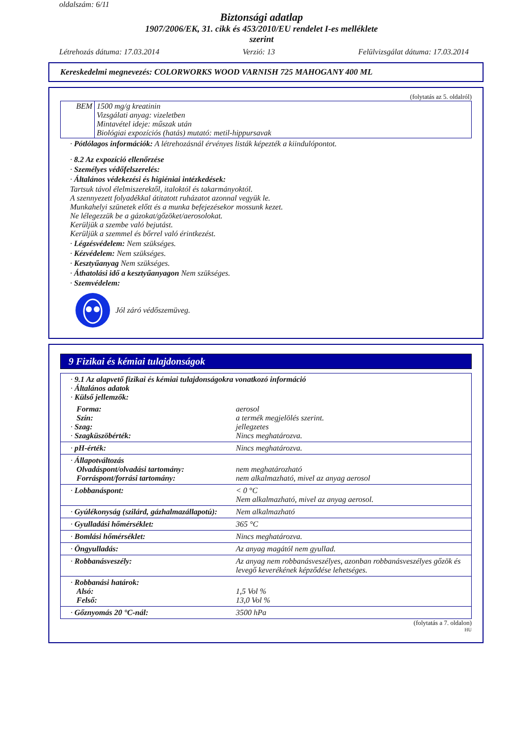oldalszám: 6/11
Biztonsági adatlap
1907/2006/EK, 31. cikk és 453/2010/EU rendelet I-es melléklete
szerint
Létrehozás dátuma: 17.03.2014 Verzió: 13 Felülvizsgálat dátuma: 17.03.2014
Kereskedelmi megnevezés: COLORWORKS WOOD VARNISH 725 MAHOGANY 400 ML
(folytatás az 5. oldalról)
| BEM | 1500 mg/g kreatinin Vizsgálati anyag: vizeletben Mintavétel ideje: műszak után Biológiai expozíciós (hatás) mutató: metil-hippursavak |
· Pótlólagos információk: A létrehozásnál érvényes listák képezték a kiindulópontot.
· 8.2 Az expozíció ellenőrzése
· Személyes védőfelszerelés:
· Általános védekezési és higiéniai intézkedések:
Tartsuk távol élelmiszerektől, italoktól és takarmányoktól.
A szennyezett folyadékkal átitatott ruházatot azonnal vegyük le.
Munkahelyi szünetek előtt és a munka befejezésekor mossunk kezet.
Ne lélegezzük be a gázokat/gőzöket/aerosolokat.
Kerüljük a szembe való bejutást.
Kerüljük a szemmel és bőrrel való érintkezést.
· Légzésvédelem: Nem szükséges.
· Kézvédelem: Nem szükséges.
· Kesztyűanyag Nem szükséges.
· Áthatolási idő a kesztyűanyagon Nem szükséges.
· Szemvédelem:
Jól záró védőszemüveg.
9 Fizikai és kémiai tulajdonságok
| · 9.1 Az alapvető fizikai és kémiai tulajdonságokra vonatkozó információ · Általános adatok · Külső jellemzők: | |
| Forma: Szín: · Szag: · Szagküszöbérték: | aerosol a termék megjelölés szerint. jellegzetes Nincs meghatározva. |
| · pH-érték: | Nincs meghatározva. |
| · Állapotváltozás Olvadáspont/olvadási tartomány: Forráspont/forrási tartomány: | nem meghatározható nem alkalmazható, mivel az anyag aerosol |
| · Lobbanáspont: | < 0 °C Nem alkalmazható, mivel az anyag aerosol. |
| · Gyúlékonyság (szilárd, gázhalmazállapotú): | Nem alkalmazható |
| · Gyulladási hőmérséklet: | 365 °C |
| · Bomlási hőmérséklet: | Nincs meghatározva. |
| · Öngyulladás: | Az anyag magától nem gyullad. |
| · Robbanásveszély: | Az anyag nem robbanásveszélyes, azonban robbanásveszélyes gőzök és levegő keverékének képződése lehetséges. |
| · Robbanási határok: Alsó: Felső: | 1,5 Vol % 13,0 Vol % |
| · Gőznyomás 20 °C-nál: | 3500 hPa |
(folytatás a 7. oldalon)
HU